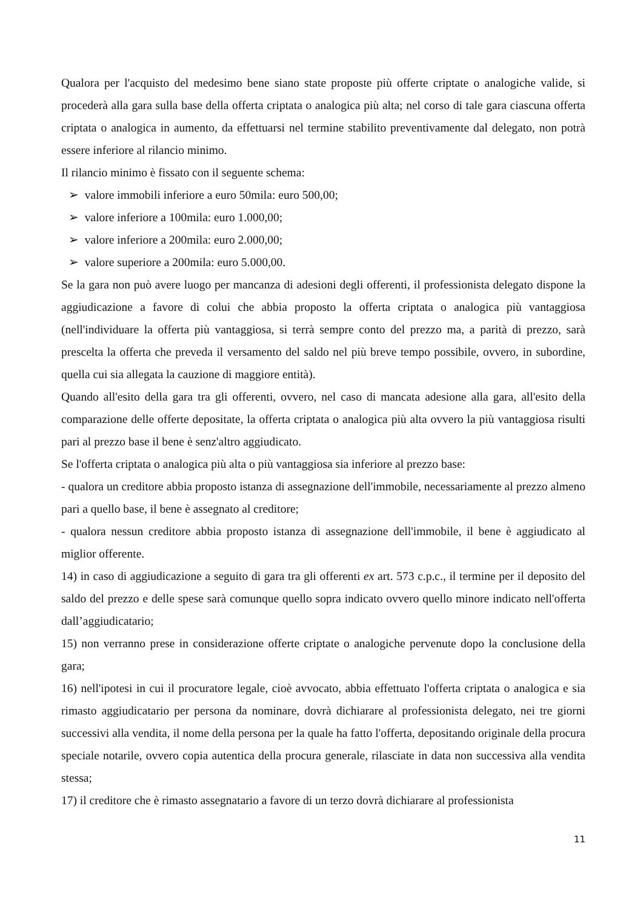Qualora per l'acquisto del medesimo bene siano state proposte più offerte criptate o analogiche valide, si procederà alla gara sulla base della offerta criptata o analogica più alta; nel corso di tale gara ciascuna offerta criptata o analogica in aumento, da effettuarsi nel termine stabilito preventivamente dal delegato, non potrà essere inferiore al rilancio minimo.
Il rilancio minimo è fissato con il seguente schema:
➢ valore immobili inferiore a euro 50mila: euro 500,00;
➢ valore inferiore a 100mila: euro 1.000,00;
➢ valore inferiore a 200mila: euro 2.000,00;
➢ valore superiore a 200mila: euro 5.000,00.
Se la gara non può avere luogo per mancanza di adesioni degli offerenti, il professionista delegato dispone la aggiudicazione a favore di colui che abbia proposto la offerta criptata o analogica più vantaggiosa (nell'individuare la offerta più vantaggiosa, si terrà sempre conto del prezzo ma, a parità di prezzo, sarà prescelta la offerta che preveda il versamento del saldo nel più breve tempo possibile, ovvero, in subordine, quella cui sia allegata la cauzione di maggiore entità).
Quando all'esito della gara tra gli offerenti, ovvero, nel caso di mancata adesione alla gara, all'esito della comparazione delle offerte depositate, la offerta criptata o analogica più alta ovvero la più vantaggiosa risulti pari al prezzo base il bene è senz'altro aggiudicato.
Se l'offerta criptata o analogica più alta o più vantaggiosa sia inferiore al prezzo base:
- qualora un creditore abbia proposto istanza di assegnazione dell'immobile, necessariamente al prezzo almeno pari a quello base, il bene è assegnato al creditore;
- qualora nessun creditore abbia proposto istanza di assegnazione dell'immobile, il bene è aggiudicato al miglior offerente.
14) in caso di aggiudicazione a seguito di gara tra gli offerenti ex art. 573 c.p.c., il termine per il deposito del saldo del prezzo e delle spese sarà comunque quello sopra indicato ovvero quello minore indicato nell'offerta dall’aggiudicatario;
15) non verranno prese in considerazione offerte criptate o analogiche pervenute dopo la conclusione della gara;
16) nell'ipotesi in cui il procuratore legale, cioè avvocato, abbia effettuato l'offerta criptata o analogica e sia rimasto aggiudicatario per persona da nominare, dovrà dichiarare al professionista delegato, nei tre giorni successivi alla vendita, il nome della persona per la quale ha fatto l'offerta, depositando originale della procura speciale notarile, ovvero copia autentica della procura generale, rilasciate in data non successiva alla vendita stessa;
17) il creditore che è rimasto assegnatario a favore di un terzo dovrà dichiarare al professionista
11